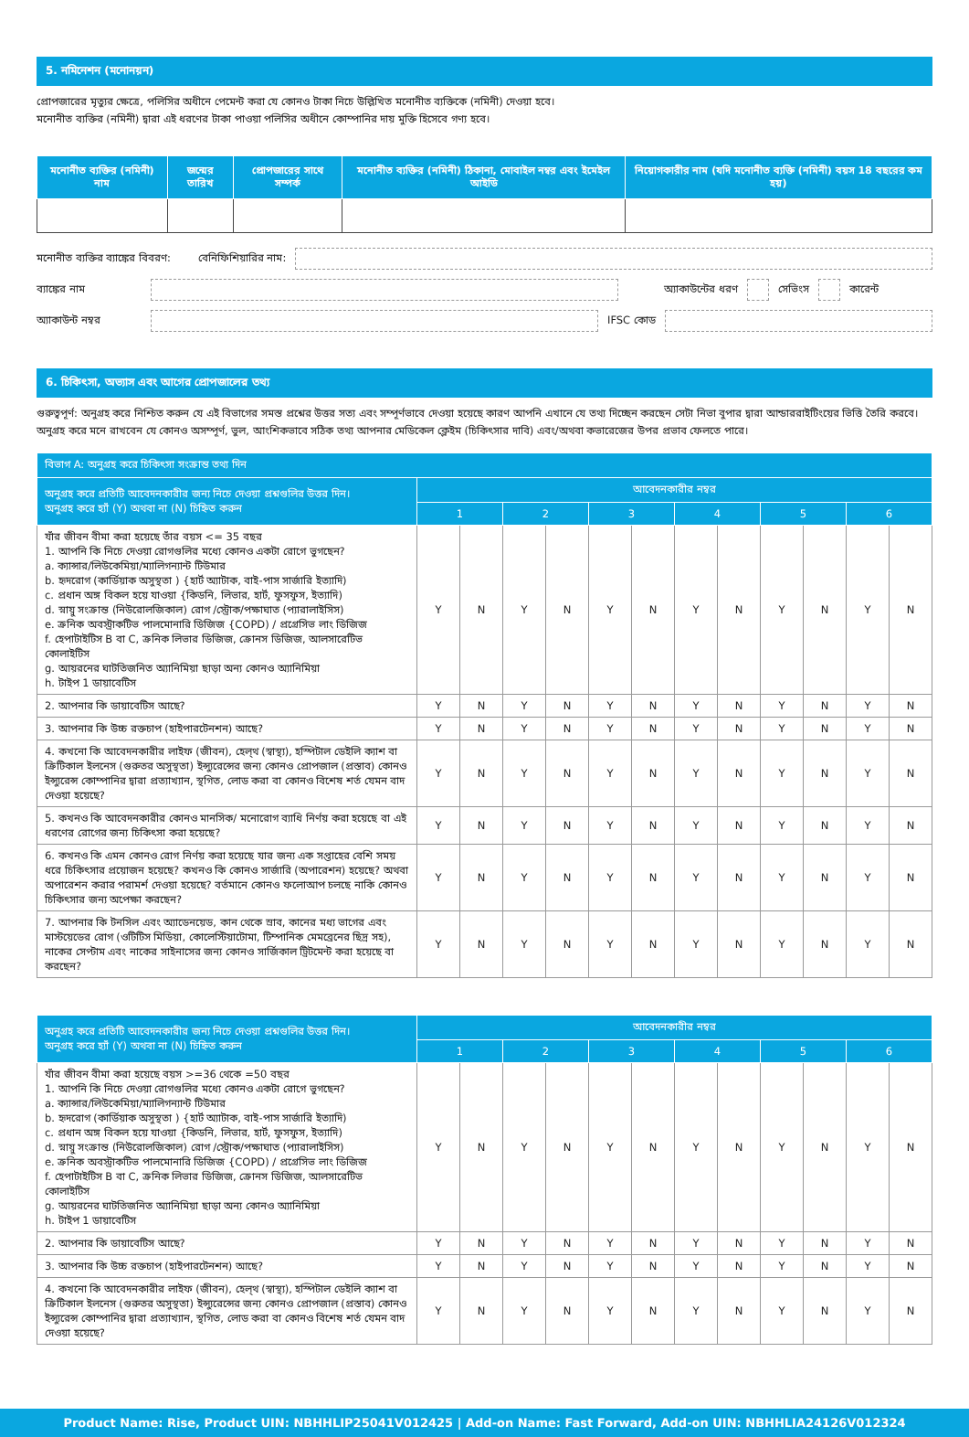5. নমিনেশন (মনোনয়ন)
প্রোপজারের মৃত্যুর ক্ষেত্রে, পলিসির অধীনে পেমেন্ট করা যে কোনও টাকা নিচে উল্লিখিত মনোনীত ব্যক্তিকে (নমিনী) দেওয়া হবে।
মনোনীত ব্যক্তির (নমিনী) দ্বারা এই ধরণের টাকা পাওয়া পলিসির অধীনে কোম্পানির দায় মুক্তি হিসেবে গণ্য হবে।
| মনোনীত ব্যক্তির (নমিনী) নাম | জন্মের তারিখ | প্রোপজারের সাথে সম্পর্ক | মনোনীত ব্যক্তির (নমিনী) ঠিকানা, মোবাইল নম্বর এবং ইমেইল আইডি | নিয়োগকারীর নাম (যদি মনোনীত ব্যক্তি (নমিনী) বয়স 18 বছরের কম হয়) |
| --- | --- | --- | --- | --- |
মনোনীত ব্যক্তির ব্যাঙ্কের বিবরণ: বেনিফিশিয়ারির নাম:
ব্যাঙ্কের নাম অ্যাকাউন্টের ধরণ সেভিংস কারেন্ট
অ্যাকাউন্ট নম্বর IFSC কোড
6. চিকিৎসা, অভ্যাস এবং আগের প্রোপজালের তথ্য
গুরুত্বপূর্ণ: অনুগ্রহ করে নিশ্চিত করুন যে এই বিভাগের সমস্ত প্রশ্নের উত্তর সত্য এবং সম্পূর্ণভাবে দেওয়া হয়েছে কারণ আপনি এখানে যে তথ্য দিচ্ছেন করছেন সেটা নিভা বুপার দ্বারা আন্ডাররাইটিংয়ের ভিত্তি তৈরি করবে। অনুগ্রহ করে মনে রাখবেন যে কোনও অসম্পূর্ণ, ভুল, আংশিকভাবে সঠিক তথ্য আপনার মেডিকেল ক্লেইম (চিকিৎসার দাবি) এবং/অথবা কভারেজের উপর প্রভাব ফেলতে পারে।
| বিভাগ A: অনুগ্রহ করে চিকিৎসা সংক্রান্ত তথ্য দিন | | | | | | | | | | | | |
| --- | --- | --- | --- | --- | --- | --- | --- | --- | --- | --- | --- | --- |
| অনুগ্রহ করে প্রতিটি আবেদনকারীর জন্য নিচে দেওয়া প্রশ্নগুলির উত্তর দিন। অনুগ্রহ করে হ্যাঁ (Y) অথবা না (N) চিহ্নিত করুন | আবেদনকারীর নম্বর | | | | | | | | | | | |
| | 1 | | 2 | | 3 | | 4 | | 5 | | 6 | |
| যাঁর জীবন বীমা করা হয়েছে তাঁর বয়স <= 35 বছর 1. আপনি কি নিচে দেওয়া রোগগুলির মধ্যে কোনও একটা রোগে ভুগছেন? a. ক্যান্সার/লিউকেমিয়া/ম্যালিগন্যান্ট টিউমার b. হৃদরোগ (কার্ডিয়াক অসুস্থতা ) {হার্ট অ্যাটাক, বাই-পাস সার্জারি ইত্যাদি) c. প্রধান অঙ্গ বিকল হয়ে যাওয়া {কিডনি, লিভার, হার্ট, ফুসফুস, ইত্যাদি) d. স্নায়ু সংক্রান্ত (নিউরোলজিকাল) রোগ /স্ট্রোক/পক্ষাঘাত (প্যারালাইসিস) e. ক্রনিক অবস্ট্রাকটিভ পালমোনারি ডিজিজ {COPD) / প্রগ্রেসিভ লাং ডিজিজ f. হেপাটাইটিস B বা C, ক্রনিক লিভার ডিজিজ, ক্রোনস ডিজিজ, আলসারেটিভ কোলাইটিস g. আয়রনের ঘাটতিজনিত অ্যানিমিয়া ছাড়া অন্য কোনও অ্যানিমিয়া h. টাইপ 1 ডায়াবেটিস | Y | N | Y | N | Y | N | Y | N | Y | N | Y | N |
| 2. আপনার কি ডায়াবেটিস আছে? | Y | N | Y | N | Y | N | Y | N | Y | N | Y | N |
| 3. আপনার কি উচ্চ রক্তচাপ (হাইপারটেনশন) আছে? | Y | N | Y | N | Y | N | Y | N | Y | N | Y | N |
| 4. কখনো কি আবেদনকারীর লাইফ (জীবন), হেল্থ (স্বাস্থ্য), হস্পিটাল ডেইলি ক্যাশ বা ক্রিটিকাল ইলনেস (গুরুতর অসুস্থতা) ইন্স্যুরেন্সের জন্য কোনও প্রোপজাল (প্রস্তাব) কোনও ইন্স্যুরেন্স কোম্পানির দ্বারা প্রত্যাখ্যান, স্থগিত, লোড করা বা কোনও বিশেষ শর্ত যেমন বাদ দেওয়া হয়েছে? | Y | N | Y | N | Y | N | Y | N | Y | N | Y | N |
| 5. কখনও কি আবেদনকারীর কোনও মানসিক/ মনোরোগ ব্যাধি নির্ণয় করা হয়েছে বা এই ধরণের রোগের জন্য চিকিৎসা করা হয়েছে? | Y | N | Y | N | Y | N | Y | N | Y | N | Y | N |
| 6. কখনও কি এমন কোনও রোগ নির্ণয় করা হয়েছে যার জন্য এক সপ্তাহের বেশি সময় ধরে চিকিৎসার প্রয়োজন হয়েছে? কখনও কি কোনও সার্জারি (অপারেশন) হয়েছে? অথবা অপারেশন করার পরামর্শ দেওয়া হয়েছে? বর্তমানে কোনও ফলোআপ চলছে নাকি কোনও চিকিৎসার জন্য অপেক্ষা করছেন? | Y | N | Y | N | Y | N | Y | N | Y | N | Y | N |
| 7. আপনার কি টনসিল এবং অ্যাডেনয়েড, কান থেকে স্রাব, কানের মধ্য ভাগের এবং মাস্টয়েডের রোগ (ওটিটিস মিডিয়া, কোলেস্টিয়াটোমা, টিম্পানিক মেমব্রেনের ছিদ্র সহ), নাকের সেপ্টাম এবং নাকের সাইনাসের জন্য কোনও সার্জিকাল ট্রিটমেন্ট করা হয়েছে বা করছেন? | Y | N | Y | N | Y | N | Y | N | Y | N | Y | N |
| অনুগ্রহ করে প্রতিটি আবেদনকারীর জন্য নিচে দেওয়া প্রশ্নগুলির উত্তর দিন। অনুগ্রহ করে হ্যাঁ (Y) অথবা না (N) চিহ্নিত করুন | আবেদনকারীর নম্বর | | | | | | | | | | | |
| --- | --- | --- | --- | --- | --- | --- | --- | --- | --- | --- | --- | --- |
| | 1 | | 2 | | 3 | | 4 | | 5 | | 6 | |
| যাঁর জীবন বীমা করা হয়েছে বয়স >=36 থেকে =50 বছর 1. আপনি কি নিচে দেওয়া রোগগুলির মধ্যে কোনও একটা রোগে ভুগছেন? a. ক্যান্সার/লিউকেমিয়া/ম্যালিগন্যান্ট টিউমার b. হৃদরোগ (কার্ডিয়াক অসুস্থতা ) {হার্ট অ্যাটাক, বাই-পাস সার্জারি ইত্যাদি) c. প্রধান অঙ্গ বিকল হয়ে যাওয়া {কিডনি, লিভার, হার্ট, ফুসফুস, ইত্যাদি) d. স্নায়ু সংক্রান্ত (নিউরোলজিকাল) রোগ /স্ট্রোক/পক্ষাঘাত (প্যারালাইসিস) e. ক্রনিক অবস্ট্রাকটিভ পালমোনারি ডিজিজ {COPD) / প্রগ্রেসিভ লাং ডিজিজ f. হেপাটাইটিস B বা C, ক্রনিক লিভার ডিজিজ, ক্রোনস ডিজিজ, আলসারেটিভ কোলাইটিস g. আয়রনের ঘাটতিজনিত অ্যানিমিয়া ছাড়া অন্য কোনও অ্যানিমিয়া h. টাইপ 1 ডায়াবেটিস | Y | N | Y | N | Y | N | Y | N | Y | N | Y | N |
| 2. আপনার কি ডায়াবেটিস আছে? | Y | N | Y | N | Y | N | Y | N | Y | N | Y | N |
| 3. আপনার কি উচ্চ রক্তচাপ (হাইপারটেনশন) আছে? | Y | N | Y | N | Y | N | Y | N | Y | N | Y | N |
| 4. কখনো কি আবেদনকারীর লাইফ (জীবন), হেল্থ (স্বাস্থ্য), হস্পিটাল ডেইলি ক্যাশ বা ক্রিটিকাল ইলনেস (গুরুতর অসুস্থতা) ইন্স্যুরেন্সের জন্য কোনও প্রোপজাল (প্রস্তাব) কোনও ইন্স্যুরেন্স কোম্পানির দ্বারা প্রত্যাখ্যান, স্থগিত, লোড করা বা কোনও বিশেষ শর্ত যেমন বাদ দেওয়া হয়েছে? | Y | N | Y | N | Y | N | Y | N | Y | N | Y | N |
Product Name: Rise, Product UIN: NBHHLIP25041V012425 | Add-on Name: Fast Forward, Add-on UIN: NBHHLIA24126V012324